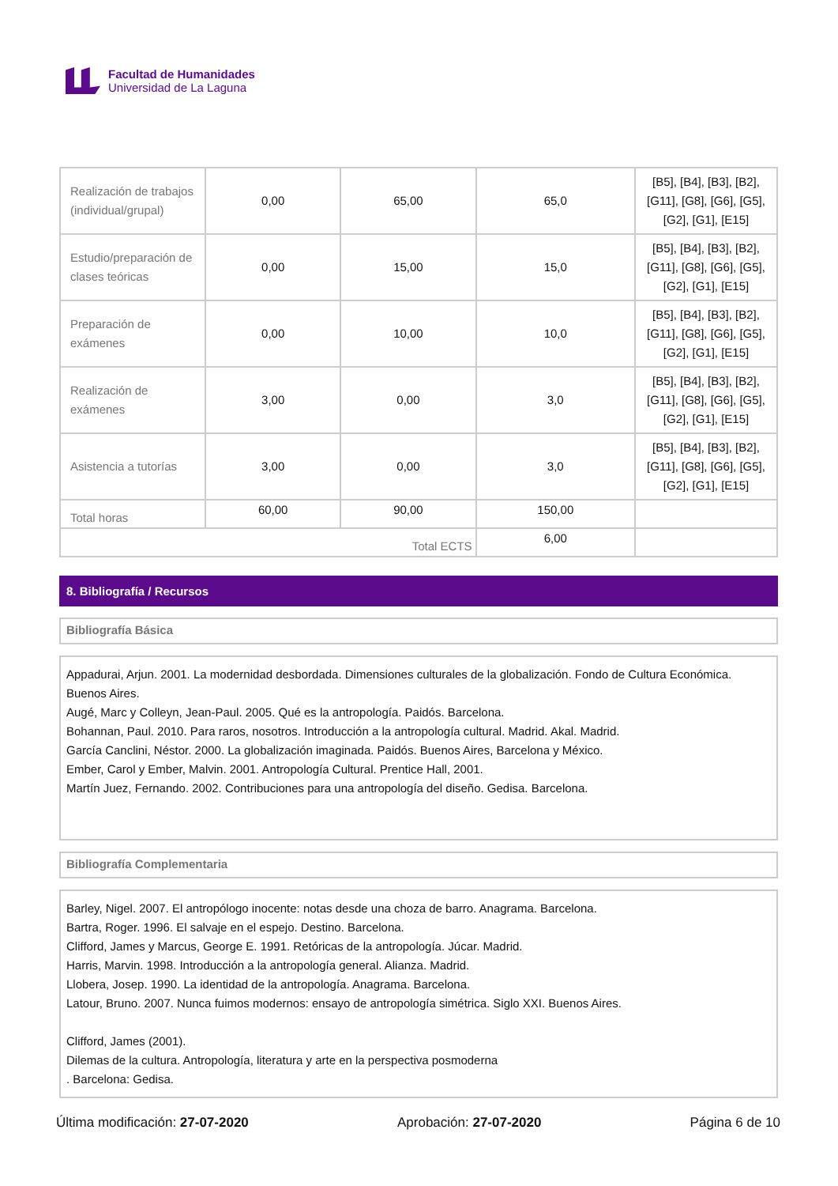Facultad de Humanidades
Universidad de La Laguna
| Realización de trabajos (individual/grupal) | 0,00 | 65,00 | 65,0 | [B5], [B4], [B3], [B2], [G11], [G8], [G6], [G5], [G2], [G1], [E15] |
| Estudio/preparación de clases teóricas | 0,00 | 15,00 | 15,0 | [B5], [B4], [B3], [B2], [G11], [G8], [G6], [G5], [G2], [G1], [E15] |
| Preparación de exámenes | 0,00 | 10,00 | 10,0 | [B5], [B4], [B3], [B2], [G11], [G8], [G6], [G5], [G2], [G1], [E15] |
| Realización de exámenes | 3,00 | 0,00 | 3,0 | [B5], [B4], [B3], [B2], [G11], [G8], [G6], [G5], [G2], [G1], [E15] |
| Asistencia a tutorías | 3,00 | 0,00 | 3,0 | [B5], [B4], [B3], [B2], [G11], [G8], [G6], [G5], [G2], [G1], [E15] |
| Total horas | 60,00 | 90,00 | 150,00 | |
| Total ECTS | | | 6,00 | |
8. Bibliografía / Recursos
Bibliografía Básica
Appadurai, Arjun. 2001. La modernidad desbordada. Dimensiones culturales de la globalización. Fondo de Cultura Económica. Buenos Aires.
Augé, Marc y Colleyn, Jean-Paul. 2005. Qué es la antropología. Paidós. Barcelona.
Bohannan, Paul. 2010. Para raros, nosotros. Introducción a la antropología cultural. Madrid. Akal. Madrid.
García Canclini, Néstor. 2000. La globalización imaginada. Paidós. Buenos Aires, Barcelona y México.
Ember, Carol y Ember, Malvin. 2001. Antropología Cultural. Prentice Hall, 2001.
Martín Juez, Fernando. 2002. Contribuciones para una antropología del diseño. Gedisa. Barcelona.
Bibliografía Complementaria
Barley, Nigel. 2007. El antropólogo inocente: notas desde una choza de barro. Anagrama. Barcelona.
Bartra, Roger. 1996. El salvaje en el espejo. Destino. Barcelona.
Clifford, James y Marcus, George E. 1991. Retóricas de la antropología. Júcar. Madrid.
Harris, Marvin. 1998. Introducción a la antropología general. Alianza. Madrid.
Llobera, Josep. 1990. La identidad de la antropología. Anagrama. Barcelona.
Latour, Bruno. 2007. Nunca fuimos modernos: ensayo de antropología simétrica. Siglo XXI. Buenos Aires.
Clifford, James (2001).
Dilemas de la cultura. Antropología, literatura y arte en la perspectiva posmoderna
. Barcelona: Gedisa.
Última modificación: 27-07-2020 Aprobación: 27-07-2020 Página 6 de 10